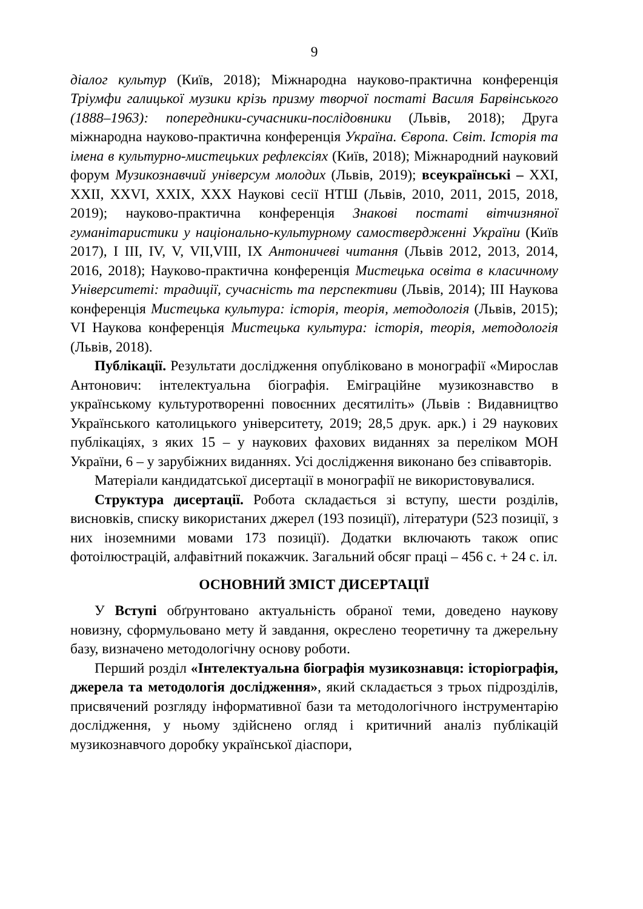9
діалог культур (Київ, 2018); Міжнародна науково-практична конференція Тріумфи галицької музики крізь призму творчої постаті Василя Барвінського (1888–1963): попередники-сучасники-послідовники (Львів, 2018); Друга міжнародна науково-практична конференція Україна. Європа. Світ. Історія та імена в культурно-мистецьких рефлексіях (Київ, 2018); Міжнародний науковий форум Музикознавчий універсум молодих (Львів, 2019); всеукраїнські – XXI, XXII, XXVI, XXIX, XXX Наукові сесії НТШ (Львів, 2010, 2011, 2015, 2018, 2019); науково-практична конференція Знакові постаті вітчизняної гуманітаристики у національно-культурному самоствердженні України (Київ 2017), І ІІІ, IV, V, VII,VIII, IX Антоничеві читання (Львів 2012, 2013, 2014, 2016, 2018); Науково-практична конференція Мистецька освіта в класичному Університеті: традиції, сучасність та перспективи (Львів, 2014); ІІІ Наукова конференція Мистецька культура: історія, теорія, методологія (Львів, 2015); VI Наукова конференція Мистецька культура: історія, теорія, методологія (Львів, 2018).
Публікації. Результати дослідження опубліковано в монографії «Мирослав Антонович: інтелектуальна біографія. Еміграційне музикознавство в українському культуротворенні повоєнних десятиліть» (Львів : Видавництво Українського католицького університету, 2019; 28,5 друк. арк.) і 29 наукових публікаціях, з яких 15 – у наукових фахових виданнях за переліком МОН України, 6 – у зарубіжних виданнях. Усі дослідження виконано без співавторів.
Матеріали кандидатської дисертації в монографії не використовувалися.
Структура дисертації. Робота складається зі вступу, шести розділів, висновків, списку використаних джерел (193 позиції), літератури (523 позиції, з них іноземними мовами 173 позиції). Додатки включають також опис фотоілюстрацій, алфавітний покажчик. Загальний обсяг праці – 456 с. + 24 с. іл.
ОСНОВНИЙ ЗМІСТ ДИСЕРТАЦІЇ
У Вступі обґрунтовано актуальність обраної теми, доведено наукову новизну, сформульовано мету й завдання, окреслено теоретичну та джерельну базу, визначено методологічну основу роботи.
Перший розділ «Інтелектуальна біографія музикознавця: історіографія, джерела та методологія дослідження», який складається з трьох підрозділів, присвячений розгляду інформативної бази та методологічного інструментарію дослідження, у ньому здійснено огляд і критичний аналіз публікацій музикознавчого доробку української діаспори,